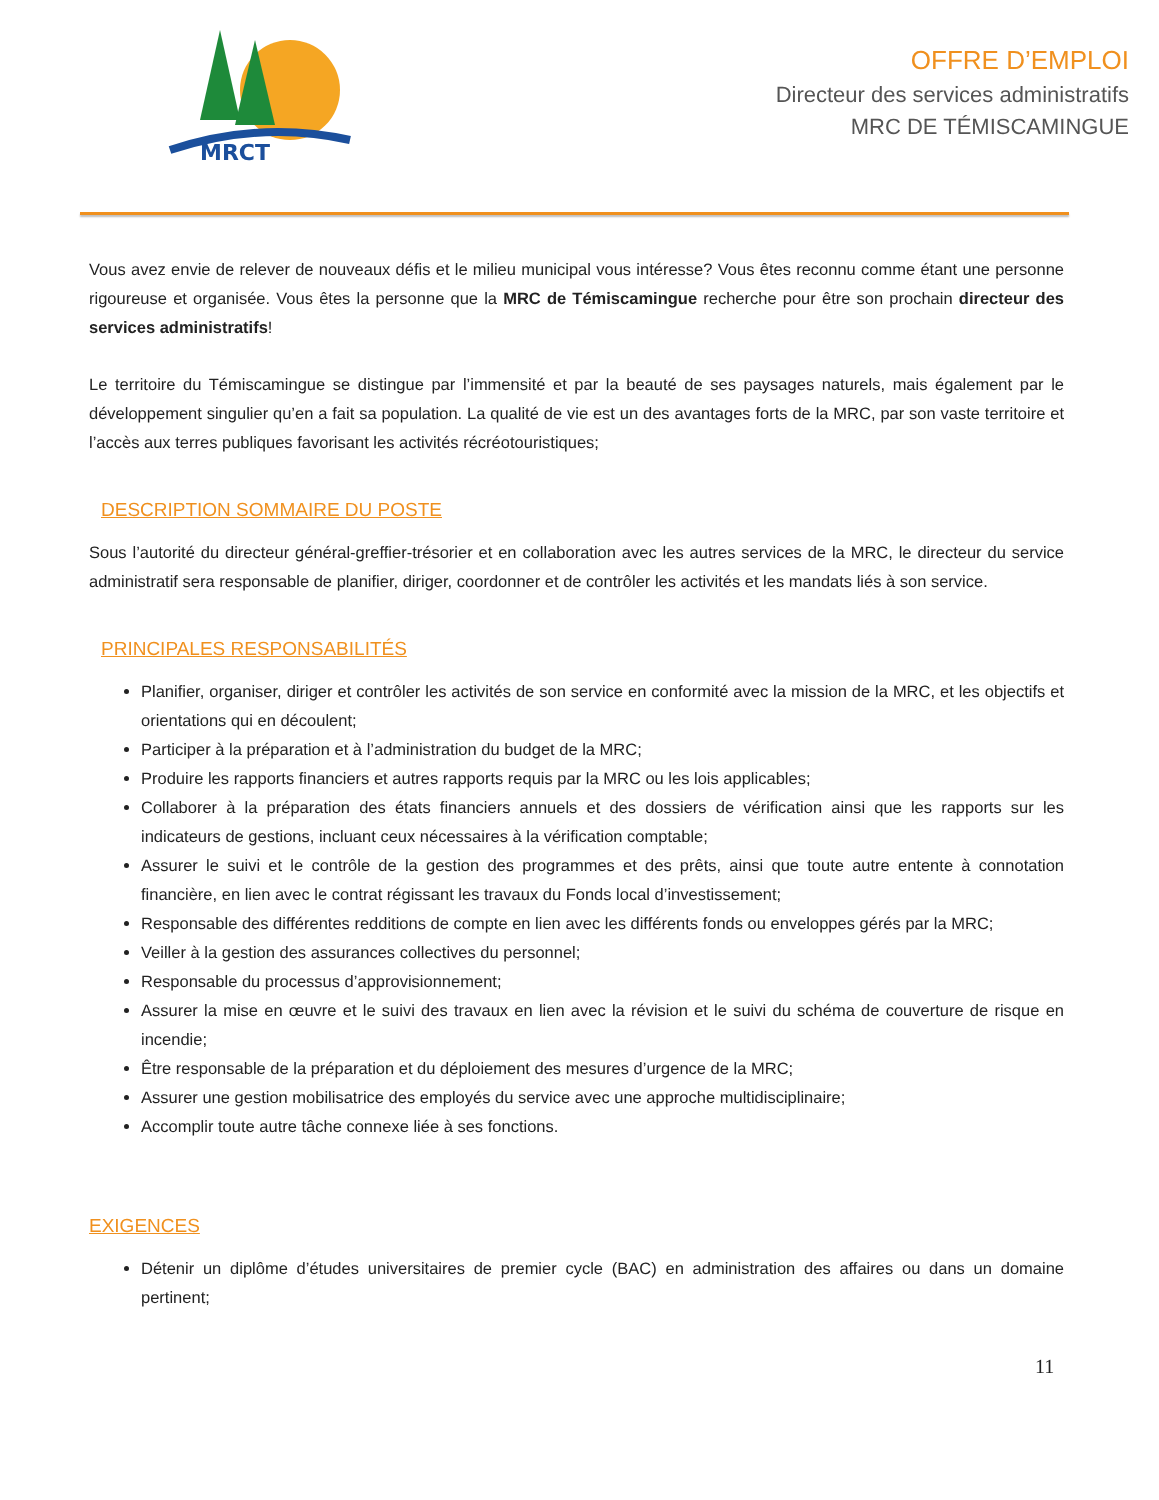MRCT
OFFRE D’EMPLOI
Directeur des services administratifs
MRC DE TÉMISCAMINGUE
Vous avez envie de relever de nouveaux défis et le milieu municipal vous intéresse? Vous êtes reconnu comme étant une personne rigoureuse et organisée. Vous êtes la personne que la MRC de Témiscamingue recherche pour être son prochain directeur des services administratifs!
Le territoire du Témiscamingue se distingue par l’immensité et par la beauté de ses paysages naturels, mais également par le développement singulier qu’en a fait sa population. La qualité de vie est un des avantages forts de la MRC, par son vaste territoire et l’accès aux terres publiques favorisant les activités récréotouristiques;
DESCRIPTION SOMMAIRE DU POSTE
Sous l’autorité du directeur général-greffier-trésorier et en collaboration avec les autres services de la MRC, le directeur du service administratif sera responsable de planifier, diriger, coordonner et de contrôler les activités et les mandats liés à son service.
PRINCIPALES RESPONSABILITÉS
Planifier, organiser, diriger et contrôler les activités de son service en conformité avec la mission de la MRC, et les objectifs et orientations qui en découlent;
Participer à la préparation et à l’administration du budget de la MRC;
Produire les rapports financiers et autres rapports requis par la MRC ou les lois applicables;
Collaborer à la préparation des états financiers annuels et des dossiers de vérification ainsi que les rapports sur les indicateurs de gestions, incluant ceux nécessaires à la vérification comptable;
Assurer le suivi et le contrôle de la gestion des programmes et des prêts, ainsi que toute autre entente à connotation financière, en lien avec le contrat régissant les travaux du Fonds local d’investissement;
Responsable des différentes redditions de compte en lien avec les différents fonds ou enveloppes gérés par la MRC;
Veiller à la gestion des assurances collectives du personnel;
Responsable du processus d’approvisionnement;
Assurer la mise en œuvre et le suivi des travaux en lien avec la révision et le suivi du schéma de couverture de risque en incendie;
Être responsable de la préparation et du déploiement des mesures d’urgence de la MRC;
Assurer une gestion mobilisatrice des employés du service avec une approche multidisciplinaire;
Accomplir toute autre tâche connexe liée à ses fonctions.
EXIGENCES
Détenir un diplôme d’études universitaires de premier cycle (BAC) en administration des affaires ou dans un domaine pertinent;
11